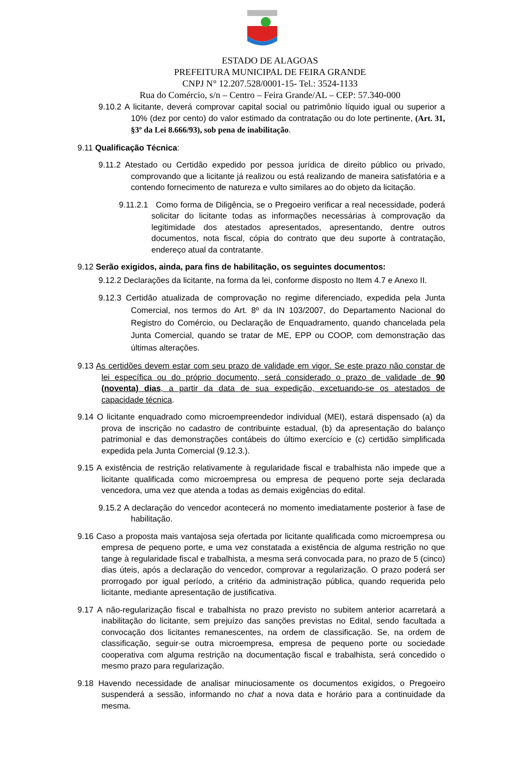ESTADO DE ALAGOAS
PREFEITURA MUNICIPAL DE FEIRA GRANDE
CNPJ N° 12.207.528/0001-15- Tel.: 3524-1133
Rua do Comércio, s/n – Centro – Feira Grande/AL – CEP: 57.340-000
9.10.2 A licitante, deverá comprovar capital social ou patrimônio líquido igual ou superior a 10% (dez por cento) do valor estimado da contratação ou do lote pertinente, (Art. 31, §3º da Lei 8.666/93), sob pena de inabilitação.
9.11 Qualificação Técnica:
9.11.2 Atestado ou Certidão expedido por pessoa jurídica de direito público ou privado, comprovando que a licitante já realizou ou está realizando de maneira satisfatória e a contendo fornecimento de natureza e vulto similares ao do objeto da licitação.
9.11.2.1 Como forma de Diligência, se o Pregoeiro verificar a real necessidade, poderá solicitar do licitante todas as informações necessárias à comprovação da legitimidade dos atestados apresentados, apresentando, dentre outros documentos, nota fiscal, cópia do contrato que deu suporte à contratação, endereço atual da contratante.
9.12 Serão exigidos, ainda, para fins de habilitação, os seguintes documentos:
9.12.2 Declarações da licitante, na forma da lei, conforme disposto no Item 4.7 e Anexo II.
9.12.3 Certidão atualizada de comprovação no regime diferenciado, expedida pela Junta Comercial, nos termos do Art. 8º da IN 103/2007, do Departamento Nacional do Registro do Comércio, ou Declaração de Enquadramento, quando chancelada pela Junta Comercial, quando se tratar de ME, EPP ou COOP, com demonstração das últimas alterações.
9.13 As certidões devem estar com seu prazo de validade em vigor. Se este prazo não constar de lei específica ou do próprio documento, será considerado o prazo de validade de 90 (noventa) dias, a partir da data de sua expedição, excetuando-se os atestados de capacidade técnica.
9.14 O licitante enquadrado como microempreendedor individual (MEI), estará dispensado (a) da prova de inscrição no cadastro de contribuinte estadual, (b) da apresentação do balanço patrimonial e das demonstrações contábeis do último exercício e (c) certidão simplificada expedida pela Junta Comercial (9.12.3.).
9.15 A existência de restrição relativamente à regularidade fiscal e trabalhista não impede que a licitante qualificada como microempresa ou empresa de pequeno porte seja declarada vencedora, uma vez que atenda a todas as demais exigências do edital.
9.15.2 A declaração do vencedor acontecerá no momento imediatamente posterior à fase de habilitação.
9.16 Caso a proposta mais vantajosa seja ofertada por licitante qualificada como microempresa ou empresa de pequeno porte, e uma vez constatada a existência de alguma restrição no que tange à regularidade fiscal e trabalhista, a mesma será convocada para, no prazo de 5 (cinco) dias úteis, após a declaração do vencedor, comprovar a regularização. O prazo poderá ser prorrogado por igual período, a critério da administração pública, quando requerida pelo licitante, mediante apresentação de justificativa.
9.17 A não-regularização fiscal e trabalhista no prazo previsto no subitem anterior acarretará a inabilitação do licitante, sem prejuízo das sanções previstas no Edital, sendo facultada a convocação dos licitantes remanescentes, na ordem de classificação. Se, na ordem de classificação, seguir-se outra microempresa, empresa de pequeno porte ou sociedade cooperativa com alguma restrição na documentação fiscal e trabalhista, será concedido o mesmo prazo para regularização.
9.18 Havendo necessidade de analisar minuciosamente os documentos exigidos, o Pregoeiro suspenderá a sessão, informando no chat a nova data e horário para a continuidade da mesma.